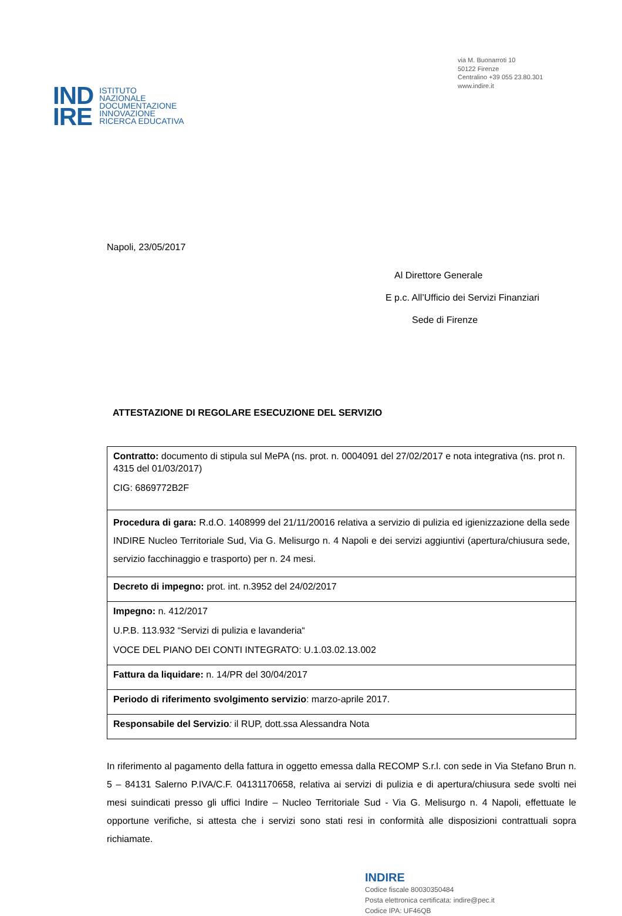IND
IRE
ISTITUTO
NAZIONALE
DOCUMENTAZIONE
INNOVAZIONE
RICERCA EDUCATIVA
via M. Buonarroti 10
50122 Firenze
Centralino +39 055 23.80.301
www.indire.it
Napoli, 23/05/2017
Al Direttore Generale
E p.c. All’Ufficio dei Servizi Finanziari
Sede di Firenze
ATTESTAZIONE DI REGOLARE ESECUZIONE DEL SERVIZIO
| Contratto: documento di stipula sul MePA (ns. prot. n. 0004091 del 27/02/2017 e nota integrativa (ns. prot n. 4315 del 01/03/2017) CIG: 6869772B2F |
| Procedura di gara: R.d.O. 1408999 del 21/11/20016 relativa a servizio di pulizia ed igienizzazione della sede INDIRE Nucleo Territoriale Sud, Via G. Melisurgo n. 4 Napoli e dei servizi aggiuntivi (apertura/chiusura sede, servizio facchinaggio e trasporto) per n. 24 mesi. |
| Decreto di impegno: prot. int. n.3952 del 24/02/2017 |
| Impegno: n. 412/2017 U.P.B. 113.932 “Servizi di pulizia e lavanderia“ VOCE DEL PIANO DEI CONTI INTEGRATO: U.1.03.02.13.002 |
| Fattura da liquidare: n. 14/PR del 30/04/2017 |
| Periodo di riferimento svolgimento servizio : marzo-aprile 2017. |
| Responsabile del Servizio : il RUP, dott.ssa Alessandra Nota |
In riferimento al pagamento della fattura in oggetto emessa dalla RECOMP S.r.l. con sede in Via Stefano Brun n. 5 – 84131 Salerno P.IVA/C.F. 04131170658, relativa ai servizi di pulizia e di apertura/chiusura sede svolti nei mesi suindicati presso gli uffici Indire – Nucleo Territoriale Sud - Via G. Melisurgo n. 4 Napoli, effettuate le opportune verifiche, si attesta che i servizi sono stati resi in conformità alle disposizioni contrattuali sopra richiamate.
INDIRE
Codice fiscale 80030350484
Posta elettronica certificata: indire@pec.it
Codice IPA: UF46QB